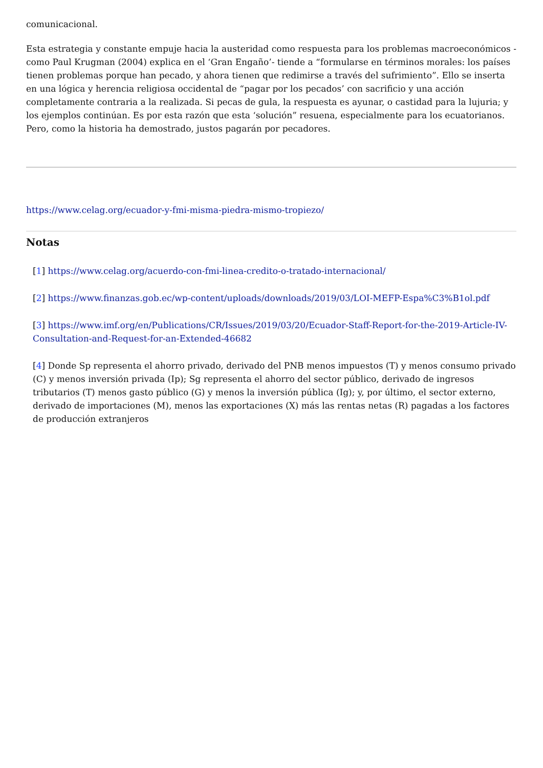comunicacional.
Esta estrategia y constante empuje hacia la austeridad como respuesta para los problemas macroeconómicos -como Paul Krugman (2004) explica en el ‘Gran Engaño’- tiende a “formularse en términos morales: los países tienen problemas porque han pecado, y ahora tienen que redimirse a través del sufrimiento”. Ello se inserta en una lógica y herencia religiosa occidental de “pagar por los pecados’ con sacrificio y una acción completamente contraria a la realizada. Si pecas de gula, la respuesta es ayunar, o castidad para la lujuria; y los ejemplos continúan. Es por esta razón que esta ‘solución” resuena, especialmente para los ecuatorianos. Pero, como la historia ha demostrado, justos pagarán por pecadores.
https://www.celag.org/ecuador-y-fmi-misma-piedra-mismo-tropiezo/
Notas
[1] https://www.celag.org/acuerdo-con-fmi-linea-credito-o-tratado-internacional/
[2] https://www.finanzas.gob.ec/wp-content/uploads/downloads/2019/03/LOI-MEFP-Espa%C3%B1ol.pdf
[3] https://www.imf.org/en/Publications/CR/Issues/2019/03/20/Ecuador-Staff-Report-for-the-2019-Article-IV-Consultation-and-Request-for-an-Extended-46682
[4] Donde Sp representa el ahorro privado, derivado del PNB menos impuestos (T) y menos consumo privado (C) y menos inversión privada (Ip); Sg representa el ahorro del sector público, derivado de ingresos tributarios (T) menos gasto público (G) y menos la inversión pública (Ig); y, por último, el sector externo, derivado de importaciones (M), menos las exportaciones (X) más las rentas netas (R) pagadas a los factores de producción extranjeros